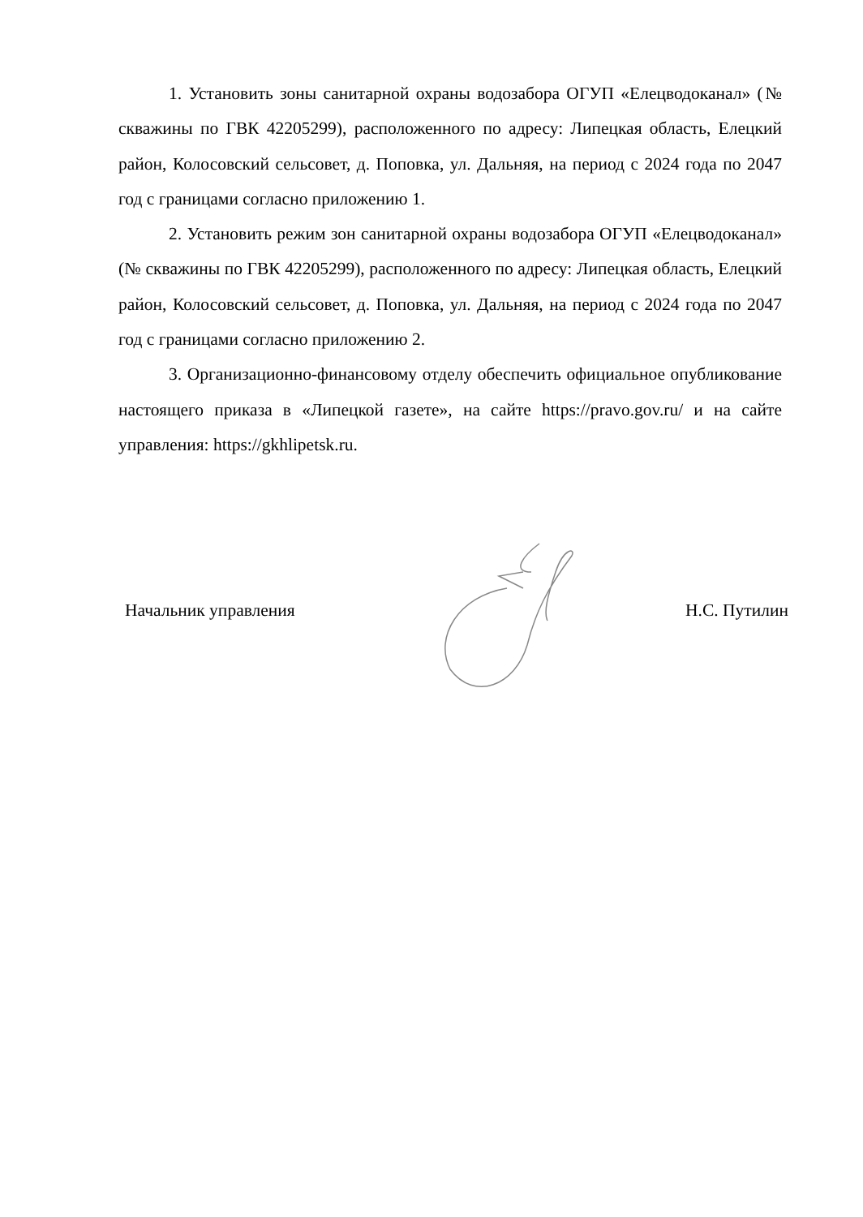1. Установить зоны санитарной охраны водозабора ОГУП «Елецводоканал» (№ скважины по ГВК 42205299), расположенного по адресу: Липецкая область, Елецкий район, Колосовский сельсовет, д. Поповка, ул. Дальняя, на период с 2024 года по 2047 год с границами согласно приложению 1.
2. Установить режим зон санитарной охраны водозабора ОГУП «Елецводоканал» (№ скважины по ГВК 42205299), расположенного по адресу: Липецкая область, Елецкий район, Колосовский сельсовет, д. Поповка, ул. Дальняя, на период с 2024 года по 2047 год с границами согласно приложению 2.
3. Организационно-финансовому отделу обеспечить официальное опубликование настоящего приказа в «Липецкой газете», на сайте https://pravo.gov.ru/ и на сайте управления: https://gkhlipetsk.ru.
Начальник управления Н.С. Путилин